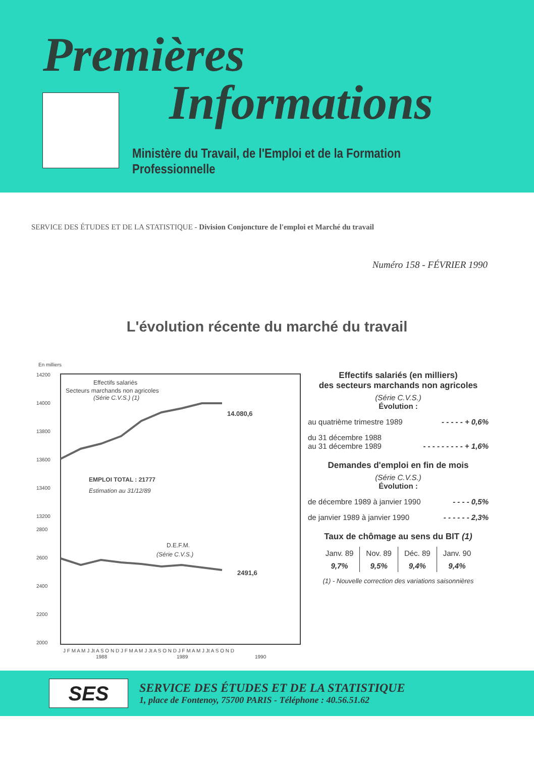Premières
Informations
Ministère du Travail, de l'Emploi et de la Formation Professionnelle
SERVICE DES ÉTUDES ET DE LA STATISTIQUE - Division Conjoncture de l'emploi et Marché du travail
Numéro 158 - FÉVRIER 1990
L'évolution récente du marché du travail
En milliers
14200
14000
13800
13600
13400
13200
2800
2600
2400
2200
2000
Effectifs salariés
Secteurs marchands non agricoles
(Série C.V.S.) (1)
14.080,6
EMPLOI TOTAL : 21777
Estimation au 31/12/89
D.E.F.M.
(Série C.V.S.)
2491,6
J F M A M J Jt A S O N D J F M A M J Jt A S O N D J F M A M J Jt A S O N D
1988
1989
1990
Effectifs salariés (en milliers)
des secteurs marchands non agricoles
(Série C.V.S.)
Évolution :
au quatrième trimestre 1989 - - - - - + 0,6%
du 31 décembre 1988
au 31 décembre 1989
- - - - - - - - - + 1,6%
Demandes d'emploi en fin de mois
(Série C.V.S.)
Évolution :
de décembre 1989 à janvier 1990 - - - - 0,5%
de janvier 1989 à janvier 1990 - - - - - - 2,3%
Taux de chômage au sens du BIT (1)
| Janv. 89 | Nov. 89 | Déc. 89 | Janv. 90 |
| --- | --- | --- | --- |
| 9,7% | 9,5% | 9,4% | 9,4% |
(1) - Nouvelle correction des variations saisonnières
SES
SERVICE DES ÉTUDES ET DE LA STATISTIQUE
1, place de Fontenoy, 75700 PARIS - Téléphone : 40.56.51.62